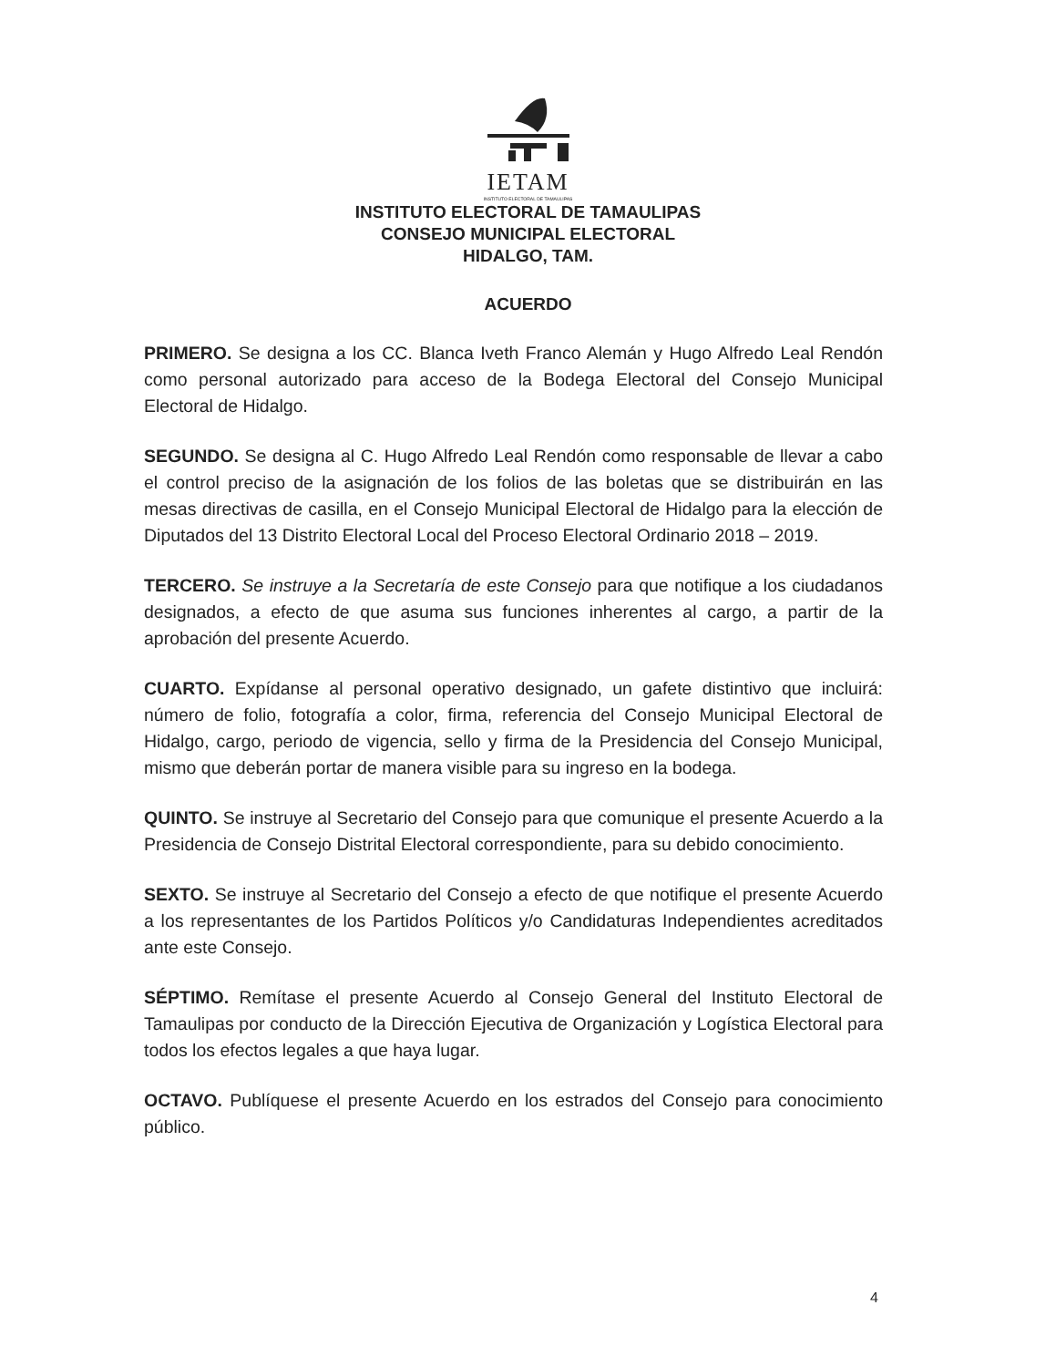IETAM
INSTITUTO ELECTORAL DE TAMAULIPAS
INSTITUTO ELECTORAL DE TAMAULIPAS
CONSEJO MUNICIPAL ELECTORAL
HIDALGO, TAM.
ACUERDO
PRIMERO. Se designa a los CC. Blanca Iveth Franco Alemán y Hugo Alfredo Leal Rendón como personal autorizado para acceso de la Bodega Electoral del Consejo Municipal Electoral de Hidalgo.
SEGUNDO. Se designa al C. Hugo Alfredo Leal Rendón como responsable de llevar a cabo el control preciso de la asignación de los folios de las boletas que se distribuirán en las mesas directivas de casilla, en el Consejo Municipal Electoral de Hidalgo para la elección de Diputados del 13 Distrito Electoral Local del Proceso Electoral Ordinario 2018 – 2019.
TERCERO. Se instruye a la Secretaría de este Consejo para que notifique a los ciudadanos designados, a efecto de que asuma sus funciones inherentes al cargo, a partir de la aprobación del presente Acuerdo.
CUARTO. Expídanse al personal operativo designado, un gafete distintivo que incluirá: número de folio, fotografía a color, firma, referencia del Consejo Municipal Electoral de Hidalgo, cargo, periodo de vigencia, sello y firma de la Presidencia del Consejo Municipal, mismo que deberán portar de manera visible para su ingreso en la bodega.
QUINTO. Se instruye al Secretario del Consejo para que comunique el presente Acuerdo a la Presidencia de Consejo Distrital Electoral correspondiente, para su debido conocimiento.
SEXTO. Se instruye al Secretario del Consejo a efecto de que notifique el presente Acuerdo a los representantes de los Partidos Políticos y/o Candidaturas Independientes acreditados ante este Consejo.
SÉPTIMO. Remítase el presente Acuerdo al Consejo General del Instituto Electoral de Tamaulipas por conducto de la Dirección Ejecutiva de Organización y Logística Electoral para todos los efectos legales a que haya lugar.
OCTAVO. Publíquese el presente Acuerdo en los estrados del Consejo para conocimiento público.
4